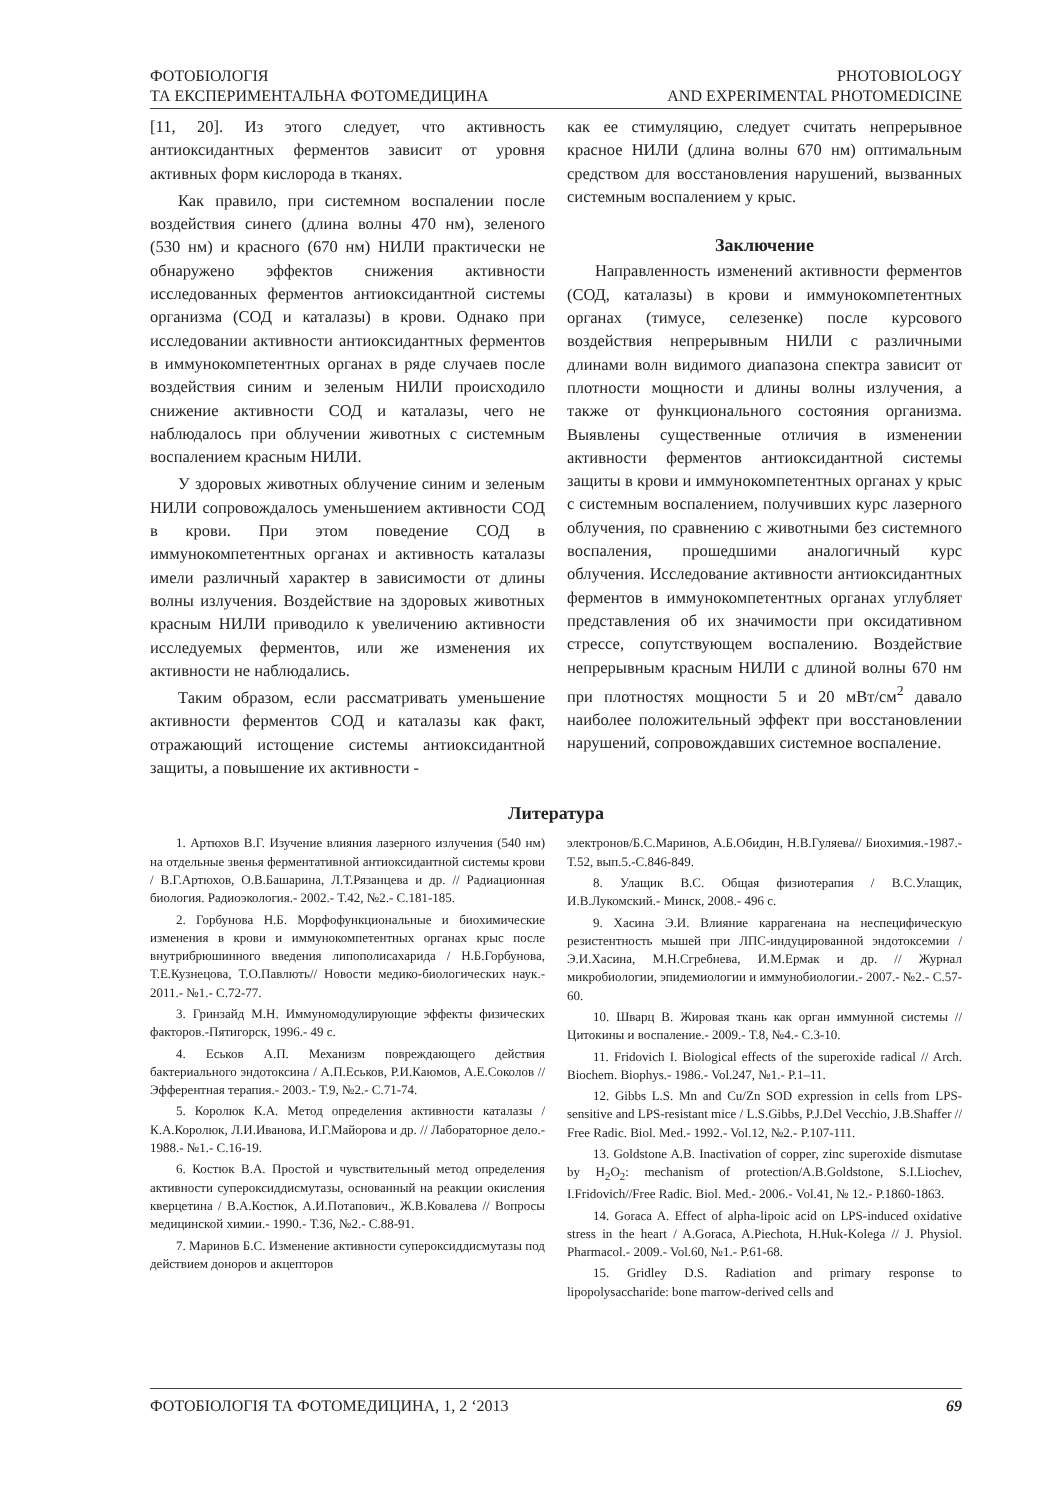ФОТОБІОЛОГІЯ
ТА ЕКСПЕРИМЕНТАЛЬНА ФОТОМЕДИЦИНА
PHOTOBIOLOGY
AND EXPERIMENTAL PHOTOMEDICINE
[11, 20]. Из этого следует, что активность антиоксидантных ферментов зависит от уровня активных форм кислорода в тканях.
Как правило, при системном воспалении после воздействия синего (длина волны 470 нм), зеленого (530 нм) и красного (670 нм) НИЛИ практически не обнаружено эффектов снижения активности исследованных ферментов антиоксидантной системы организма (СОД и каталазы) в крови. Однако при исследовании активности антиоксидантных ферментов в иммунокомпетентных органах в ряде случаев после воздействия синим и зеленым НИЛИ происходило снижение активности СОД и каталазы, чего не наблюдалось при облучении животных с системным воспалением красным НИЛИ.
У здоровых животных облучение синим и зеленым НИЛИ сопровождалось уменьшением активности СОД в крови. При этом поведение СОД в иммунокомпетентных органах и активность каталазы имели различный характер в зависимости от длины волны излучения. Воздействие на здоровых животных красным НИЛИ приводило к увеличению активности исследуемых ферментов, или же изменения их активности не наблюдались.
Таким образом, если рассматривать уменьшение активности ферментов СОД и каталазы как факт, отражающий истощение системы антиоксидантной защиты, а повышение их активности -
как ее стимуляцию, следует считать непрерывное красное НИЛИ (длина волны 670 нм) оптимальным средством для восстановления нарушений, вызванных системным воспалением у крыс.
Заключение
Направленность изменений активности ферментов (СОД, каталазы) в крови и иммунокомпетентных органах (тимусе, селезенке) после курсового воздействия непрерывным НИЛИ с различными длинами волн видимого диапазона спектра зависит от плотности мощности и длины волны излучения, а также от функционального состояния организма. Выявлены существенные отличия в изменении активности ферментов антиоксидантной системы защиты в крови и иммунокомпетентных органах у крыс с системным воспалением, получивших курс лазерного облучения, по сравнению с животными без системного воспаления, прошедшими аналогичный курс облучения. Исследование активности антиоксидантных ферментов в иммунокомпетентных органах углубляет представления об их значимости при оксидативном стрессе, сопутствующем воспалению. Воздействие непрерывным красным НИЛИ с длиной волны 670 нм при плотностях мощности 5 и 20 мВт/см<sup>2</sup> давало наиболее положительный эффект при восстановлении нарушений, сопровождавших системное воспаление.
Литература
1. Артюхов В.Г. Изучение влияния лазерного излучения (540 нм) на отдельные звенья ферментативной антиоксидантной системы крови / В.Г.Артюхов, О.В.Башарина, Л.Т.Рязанцева и др. // Радиационная биология. Радиоэкология.- 2002.- Т.42, №2.- С.181-185.
2. Горбунова Н.Б. Морфофункциональные и биохимические изменения в крови и иммунокомпетентных органах крыс после внутрибрюшинного введения липополисахарида / Н.Б.Горбунова, Т.Е.Кузнецова, Т.О.Павлють// Новости медико-биологических наук.- 2011.- №1.- С.72-77.
3. Гринзайд М.Н. Иммуномодулирующие эффекты физических факторов.-Пятигорск, 1996.- 49 с.
4. Еськов А.П. Механизм повреждающего действия бактериального эндотоксина / А.П.Еськов, Р.И.Каюмов, А.Е.Соколов // Эфферентная терапия.- 2003.- Т.9, №2.- С.71-74.
5. Королюк К.А. Метод определения активности каталазы / К.А.Королюк, Л.И.Иванова, И.Г.Майорова и др. // Лабораторное дело.- 1988.- №1.- С.16-19.
6. Костюк В.А. Простой и чувствительный метод определения активности супероксиддисмутазы, основанный на реакции окисления кверцетина / В.А.Костюк, А.И.Потапович., Ж.В.Ковалева // Вопросы медицинской химии.- 1990.- Т.36, №2.- С.88-91.
7. Маринов Б.С. Изменение активности супероксиддисмутазы под действием доноров и акцепторов
электронов/Б.С.Маринов, А.Б.Обидин, Н.В.Гуляева// Биохимия.-1987.-Т.52, вып.5.-С.846-849.
8. Улащик В.С. Общая физиотерапия / В.С.Улащик, И.В.Лукомский.- Минск, 2008.- 496 с.
9. Хасина Э.И. Влияние каррагенана на неспецифическую резистентность мышей при ЛПС-индуцированной эндотоксемии / Э.И.Хасина, М.Н.Сгребнева, И.М.Ермак и др. // Журнал микробиологии, эпидемиологии и иммунобиологии.- 2007.- №2.- С.57-60.
10. Шварц В. Жировая ткань как орган иммунной системы // Цитокины и воспаление.- 2009.- Т.8, №4.- С.3-10.
11. Fridovich I. Biological effects of the superoxide radical // Arch. Biochem. Biophys.- 1986.- Vol.247, №1.- P.1–11.
12. Gibbs L.S. Mn and Cu/Zn SOD expression in cells from LPS-sensitive and LPS-resistant mice / L.S.Gibbs, P.J.Del Vecchio, J.B.Shaffer // Free Radic. Biol. Med.- 1992.- Vol.12, №2.- P.107-111.
13. Goldstone A.B. Inactivation of copper, zinc superoxide dismutase by H<sub>2</sub>O<sub>2</sub>: mechanism of protection/A.B.Goldstone, S.I.Liochev, I.Fridovich//Free Radic. Biol. Med.- 2006.- Vol.41, № 12.- P.1860-1863.
14. Goraca A. Effect of alpha-lipoic acid on LPS-induced oxidative stress in the heart / A.Goraca, A.Piechota, H.Huk-Kolega // J. Physiol. Pharmacol.- 2009.- Vol.60, №1.- P.61-68.
15. Gridley D.S. Radiation and primary response to lipopolysaccharide: bone marrow-derived cells and
ФОТОБІОЛОГІЯ ТА ФОТОМЕДИЦИНА, 1, 2 ‘2013 69